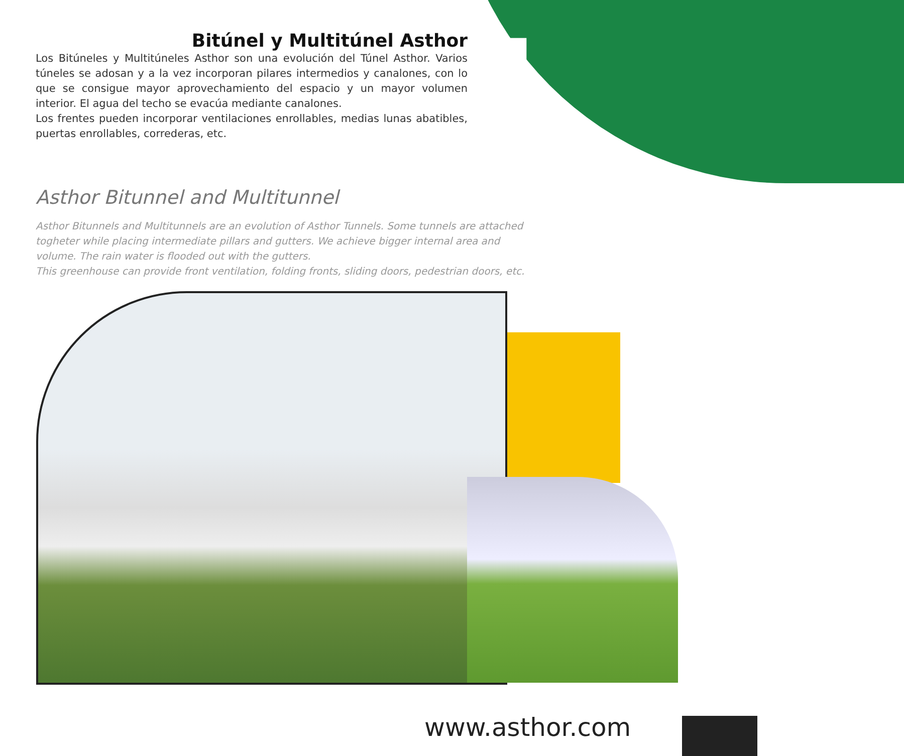4
Bitúnel y Multitúnel Asthor
Los Bitúneles y Multitúneles Asthor son una evolución del Túnel Asthor. Varios túneles se adosan y a la vez incorporan pilares intermedios y canalones, con lo que se consigue mayor aprovechamiento del espacio y un mayor volumen interior. El agua del techo se evacúa mediante canalones.
Los frentes pueden incorporar ventilaciones enrollables, medias lunas abatibles, puertas enrollables, correderas, etc.
Asthor Bitunnel and Multitunnel
Asthor Bitunnels and Multitunnels are an evolution of Asthor Tunnels. Some tunnels are attached togheter while placing intermediate pillars and gutters. We achieve bigger internal area and volume. The rain water is flooded out with the gutters.
This greenhouse can provide front ventilation, folding fronts, sliding doors, pedestrian doors, etc.
www.asthor.com